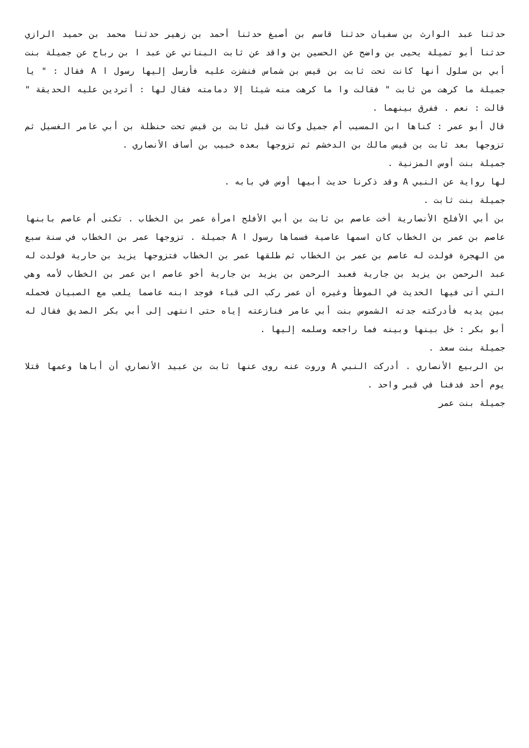حدثنا عبد الوارث بن سفيان حدثنا قاسم بن أصبغ حدثنا أحمد بن زهير حدثنا محمد بن حميد الرازي حدثنا أبو تميلة يحيى بن واضح عن الحسين بن واقد عن ثابت البناني عن عبد ا بن رباح عن جميلة بنت أبي بن سلول أنها كانت تحت ثابت بن قيس بن شماس فنشزت عليه فأرسل إليها رسول ا A فقال : " يا جميلة ما كرهت من ثابت " فقالت وا ما كرهت منه شيئا إلا دمامته فقال لها : أتردين عليه الحديقة " قالت : نعم . ففرق بينهما .
قال أبو عمر : كناها ابن المسيب أم جميل وكانت قبل ثابت بن قيس تحت حنظلة بن أبي عامر الغسيل ثم تزوجها بعد ثابت بن قيس مالك بن الدخشم ثم تزوجها بعده خبيب بن أساف الأنصاري .
جميلة بنت أوس المزنية .
لها رواية عن النبي A وقد ذكرنا حديث أبيها أوس في بابه .
جميلة بنت ثابت .
بن أبي الأفلح الأنصارية أخت عاصم بن ثابت بن أبي الأفلح امرأة عمر بن الخطاب . تكنى أم عاصم بابنها عاصم بن عمر بن الخطاب كان اسمها عاصية فسماها رسول ا A جميلة . تزوجها عمر بن الخطاب في سنة سبع من الهجرة فولدت له عاصم بن عمر بن الخطاب ثم طلقها عمر بن الخطاب فتزوجها يزيد بن حارية فولدت له عبد الرحمن بن يزيد بن جارية فعبد الرحمن بن يزيد بن جارية أخو عاصم ابن عمر بن الخطاب لأمه وهي التي أتى فيها الحديث في الموطأ وغيره أن عمر ركب الى قباء فوجد ابنه عاصما يلعب مع الصبيان فحمله بين يديه فأدركته جدته الشموس بنت أبي عامر فنازعته إياه حتى انتهى إلى أبي بكر الصديق فقال له أبو بكر : خل بينها وبينه فما راجعه وسلمه إليها .
جميلة بنت سعد .
بن الربيع الأنصاري . أدركت النبي A وروت عنه روى عنها ثابت بن عبيد الأنصاري أن أباها وعمها قتلا يوم أحد فدفنا في قبر واحد .
جميلة بنت عمر